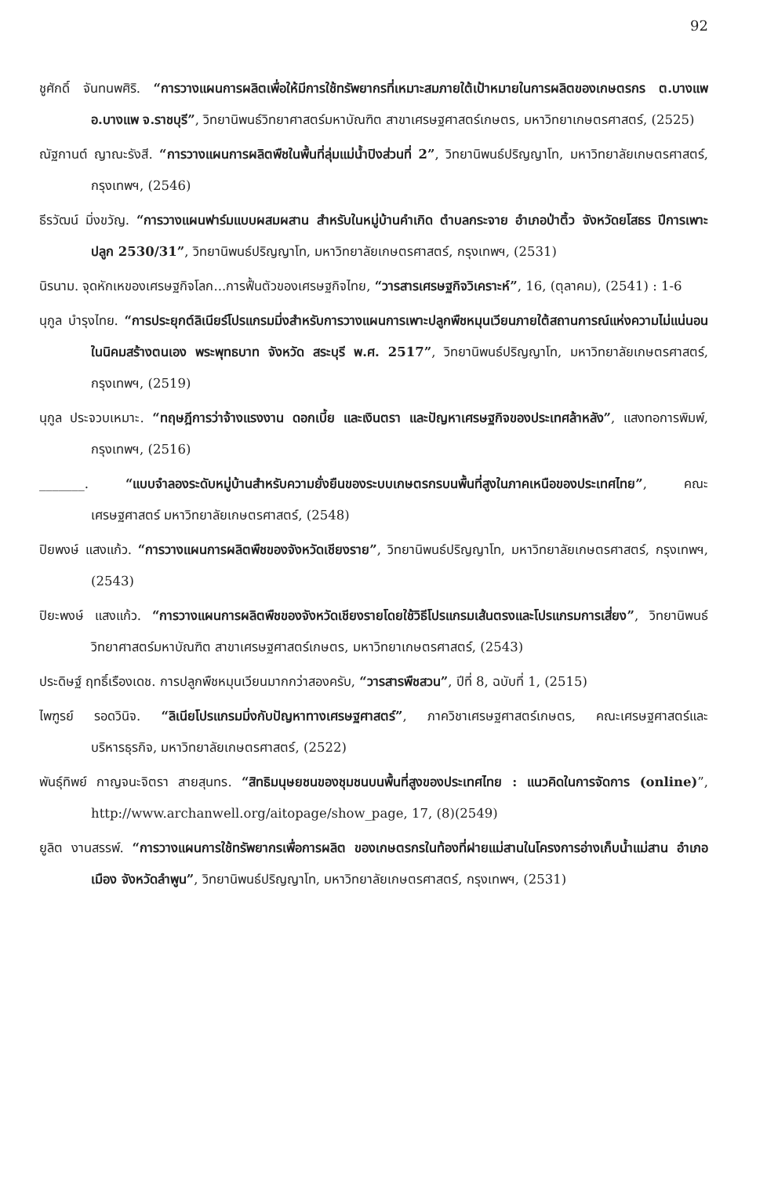92
ชูศักดิ์ จันทนพศิริ. “การวางแผนการผลิตเพื่อให้มีการใช้ทรัพยากรที่เหมาะสมภายใต้เป้าหมายในการผลิตของเกษตรกร ต.บางแพ อ.บางแพ จ.ราชบุรี”, วิทยานิพนธ์วิทยาศาสตร์มหาบัณฑิต สาขาเศรษฐศาสตร์เกษตร, มหาวิทยาเกษตรศาสตร์, (2525)
ณัฐกานต์ ญาณะรังสี. “การวางแผนการผลิตพืชในพื้นที่ลุ่มแม่น้ำปิงส่วนที่ 2”, วิทยานิพนธ์ปริญญาโท, มหาวิทยาลัยเกษตรศาสตร์, กรุงเทพฯ, (2546)
ธีรวัฒน์ มิ่งขวัญ. “การวางแผนฟาร์มแบบผสมผสาน สำหรับในหมู่บ้านคำเกิด ตำบลกระจาย อำเภอป่าติ้ว จังหวัดยโสธร ปีการเพาะปลูก 2530/31”, วิทยานิพนธ์ปริญญาโท, มหาวิทยาลัยเกษตรศาสตร์, กรุงเทพฯ, (2531)
นิรนาม. จุดหักเหของเศรษฐกิจโลก...การฟื้นตัวของเศรษฐกิจไทย, “วารสารเศรษฐกิจวิเคราะห์”, 16, (ตุลาคม), (2541) : 1-6
นุกูล บำรุงไทย. “การประยุกต์ลิเนียร์โปรแกรมมิ่งสำหรับการวางแผนการเพาะปลูกพืชหมุนเวียนภายใต้สถานการณ์แห่งความไม่แน่นอนในนิคมสร้างตนเอง พระพุทธบาท จังหวัด สระบุรี พ.ศ. 2517”, วิทยานิพนธ์ปริญญาโท, มหาวิทยาลัยเกษตรศาสตร์, กรุงเทพฯ, (2519)
นุกูล ประจวบเหมาะ. “ทฤษฎีการว่าจ้างแรงงาน ดอกเบี้ย และเงินตรา และปัญหาเศรษฐกิจของประเทศล้าหลัง”, แสงทอการพิมพ์, กรุงเทพฯ, (2516)
_______. “แบบจำลองระดับหมู่บ้านสำหรับความยั่งยืนของระบบเกษตรกรบนพื้นที่สูงในภาคเหนือของประเทศไทย”, คณะเศรษฐศาสตร์ มหาวิทยาลัยเกษตรศาสตร์, (2548)
ปิยพงษ์ แสงแก้ว. “การวางแผนการผลิตพืชของจังหวัดเชียงราย”, วิทยานิพนธ์ปริญญาโท, มหาวิทยาลัยเกษตรศาสตร์, กรุงเทพฯ, (2543)
ปิยะพงษ์ แสงแก้ว. “การวางแผนการผลิตพืชของจังหวัดเชียงรายโดยใช้วิธีโปรแกรมเส้นตรงและโปรแกรมการเสี่ยง”, วิทยานิพนธ์วิทยาศาสตร์มหาบัณฑิต สาขาเศรษฐศาสตร์เกษตร, มหาวิทยาเกษตรศาสตร์, (2543)
ประดิษฐ์ ฤทธิ์เรืองเดช. การปลูกพืชหมุนเวียนมากกว่าสองครับ, “วารสารพืชสวน”, ปีที่ 8, ฉบับที่ 1, (2515)
ไพฑูรย์ รอดวินิจ. “ลิเนียโปรแกรมมิ่งกับปัญหาทางเศรษฐศาสตร์”, ภาควิชาเศรษฐศาสตร์เกษตร, คณะเศรษฐศาสตร์และบริหารธุรกิจ, มหาวิทยาลัยเกษตรศาสตร์, (2522)
พันธุ์ทิพย์ กาญจนะจิตรา สายสุนทร. “สิทธิมนุษยชนของชุมชนบนพื้นที่สูงของประเทศไทย : แนวคิดในการจัดการ (online)”, http://www.archanwell.org/aitopage/show_page, 17, (8)(2549)
ยูลิต งานสรรพ์. “การวางแผนการใช้ทรัพยากรเพื่อการผลิต ของเกษตรกรในท้องที่ฝายแม่สานในโครงการอ่างเก็บน้ำแม่สาน อำเภอเมือง จังหวัดลำพูน”, วิทยานิพนธ์ปริญญาโท, มหาวิทยาลัยเกษตรศาสตร์, กรุงเทพฯ, (2531)